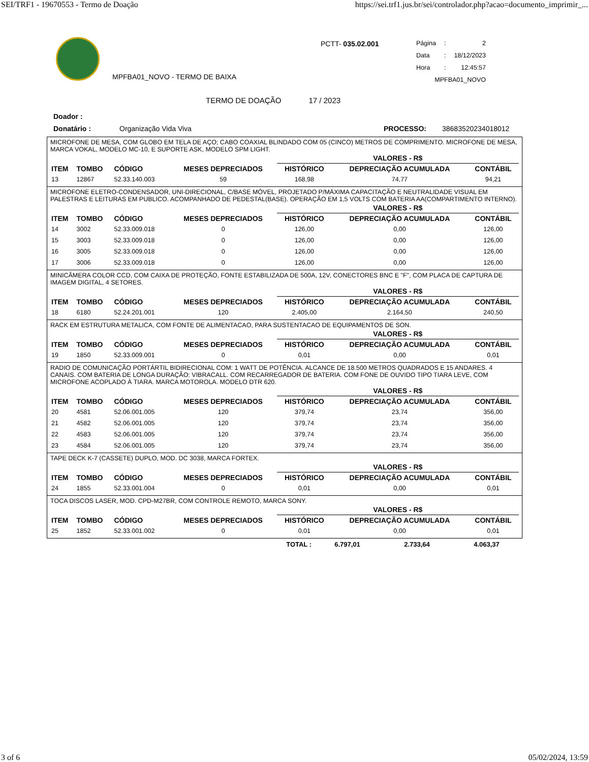SEI/TRF1 - 19670553 - Termo de Doação https://sei.trf1.jus.br/sei/controlador.php?acao=documento_imprimir_...
MPFBA01_NOVO - TERMO DE BAIXA
PCTT- 035.02.001
| Página | : | 2 |
| Data | : | 18/12/2023 |
| Hora | : | 12:45:57 |
| MPFBA01_NOVO | | |
TERMO DE DOAÇÃO 17 / 2023
Doador :
Donatário : Organização Vida Viva PROCESSO: 38683520234018012
MICROFONE DE MESA, COM GLOBO EM TELA DE AÇO; CABO COAXIAL BLINDADO COM 05 (CINCO) METROS DE COMPRIMENTO. MICROFONE DE MESA, MARCA VOKAL, MODELO MC-10, E SUPORTE ASK, MODELO SPM LIGHT.
| | | | | VALORES - R$ | | |
| --- | --- | --- | --- | --- | --- | --- |
| ITEM | TOMBO | CÓDIGO | MESES DEPRECIADOS | HISTÓRICO | DEPRECIAÇÃO ACUMULADA | CONTÁBIL |
| 13 | 12867 | 52.33.140.003 | 59 | 168,98 | 74,77 | 94,21 |
MICROFONE ELETRO-CONDENSADOR, UNI-DIRECIONAL, C/BASE MÓVEL, PROJETADO P/MÁXIMA CAPACITAÇÃO E NEUTRALIDADE VISUAL EM PALESTRAS E LEITURAS EM PUBLICO. ACOMPANHADO DE PEDESTAL(BASE). OPERAÇÃO EM 1,5 VOLTS COM BATERIA AA(COMPARTIMENTO INTERNO).
| | | | | VALORES - R$ | | |
| --- | --- | --- | --- | --- | --- | --- |
| ITEM | TOMBO | CÓDIGO | MESES DEPRECIADOS | HISTÓRICO | DEPRECIAÇÃO ACUMULADA | CONTÁBIL |
| 14 | 3002 | 52.33.009.018 | 0 | 126,00 | 0,00 | 126,00 |
| 15 | 3003 | 52.33.009.018 | 0 | 126,00 | 0,00 | 126,00 |
| 16 | 3005 | 52.33.009.018 | 0 | 126,00 | 0,00 | 126,00 |
| 17 | 3006 | 52.33.009.018 | 0 | 126,00 | 0,00 | 126,00 |
MINICÂMERA COLOR CCD, COM CAIXA DE PROTEÇÃO, FONTE ESTABILIZADA DE 500A, 12V, CONECTORES BNC E "F", COM PLACA DE CAPTURA DE IMAGEM DIGITAL, 4 SETORES.
| | | | | VALORES - R$ | | |
| --- | --- | --- | --- | --- | --- | --- |
| ITEM | TOMBO | CÓDIGO | MESES DEPRECIADOS | HISTÓRICO | DEPRECIAÇÃO ACUMULADA | CONTÁBIL |
| 18 | 6180 | 52.24.201.001 | 120 | 2.405,00 | 2.164,50 | 240,50 |
RACK EM ESTRUTURA METALICA, COM FONTE DE ALIMENTACAO, PARA SUSTENTACAO DE EQUIPAMENTOS DE SON.
| | | | | VALORES - R$ | | |
| --- | --- | --- | --- | --- | --- | --- |
| ITEM | TOMBO | CÓDIGO | MESES DEPRECIADOS | HISTÓRICO | DEPRECIAÇÃO ACUMULADA | CONTÁBIL |
| 19 | 1850 | 52.33.009.001 | 0 | 0,01 | 0,00 | 0,01 |
RADIO DE COMUNICAÇÃO PORTÁRTIL BIDIRECIONAL COM: 1 WATT DE POTÊNCIA. ALCANCE DE 18.500 METROS QUADRADOS E 15 ANDARES. 4 CANAIS. COM BATERIA DE LONGA DURAÇÃO: VIBRACALL. COM RECARREGADOR DE BATERIA. COM FONE DE OUVIDO TIPO TIARA LEVE, COM MICROFONE ACOPLADO À TIARA. MARCA MOTOROLA. MODELO DTR 620.
| | | | | VALORES - R$ | | |
| --- | --- | --- | --- | --- | --- | --- |
| ITEM | TOMBO | CÓDIGO | MESES DEPRECIADOS | HISTÓRICO | DEPRECIAÇÃO ACUMULADA | CONTÁBIL |
| 20 | 4581 | 52.06.001.005 | 120 | 379,74 | 23,74 | 356,00 |
| 21 | 4582 | 52.06.001.005 | 120 | 379,74 | 23,74 | 356,00 |
| 22 | 4583 | 52.06.001.005 | 120 | 379,74 | 23,74 | 356,00 |
| 23 | 4584 | 52.06.001.005 | 120 | 379,74 | 23,74 | 356,00 |
TAPE DECK K-7 (CASSETE) DUPLO, MOD. DC 3038, MARCA FORTEX.
| | | | | VALORES - R$ | | |
| --- | --- | --- | --- | --- | --- | --- |
| ITEM | TOMBO | CÓDIGO | MESES DEPRECIADOS | HISTÓRICO | DEPRECIAÇÃO ACUMULADA | CONTÁBIL |
| 24 | 1855 | 52.33.001.004 | 0 | 0,01 | 0,00 | 0,01 |
TOCA DISCOS LASER, MOD. CPD-M27BR, COM CONTROLE REMOTO, MARCA SONY.
| | | | | VALORES - R$ | | |
| --- | --- | --- | --- | --- | --- | --- |
| ITEM | TOMBO | CÓDIGO | MESES DEPRECIADOS | HISTÓRICO | DEPRECIAÇÃO ACUMULADA | CONTÁBIL |
| 25 | 1852 | 52.33.001.002 | 0 | 0,01 | 0,00 | 0,01 |
| TOTAL : | 6.797,01 | 2.733,64 | 4.063,37 |
3 of 6 05/02/2024, 13:59